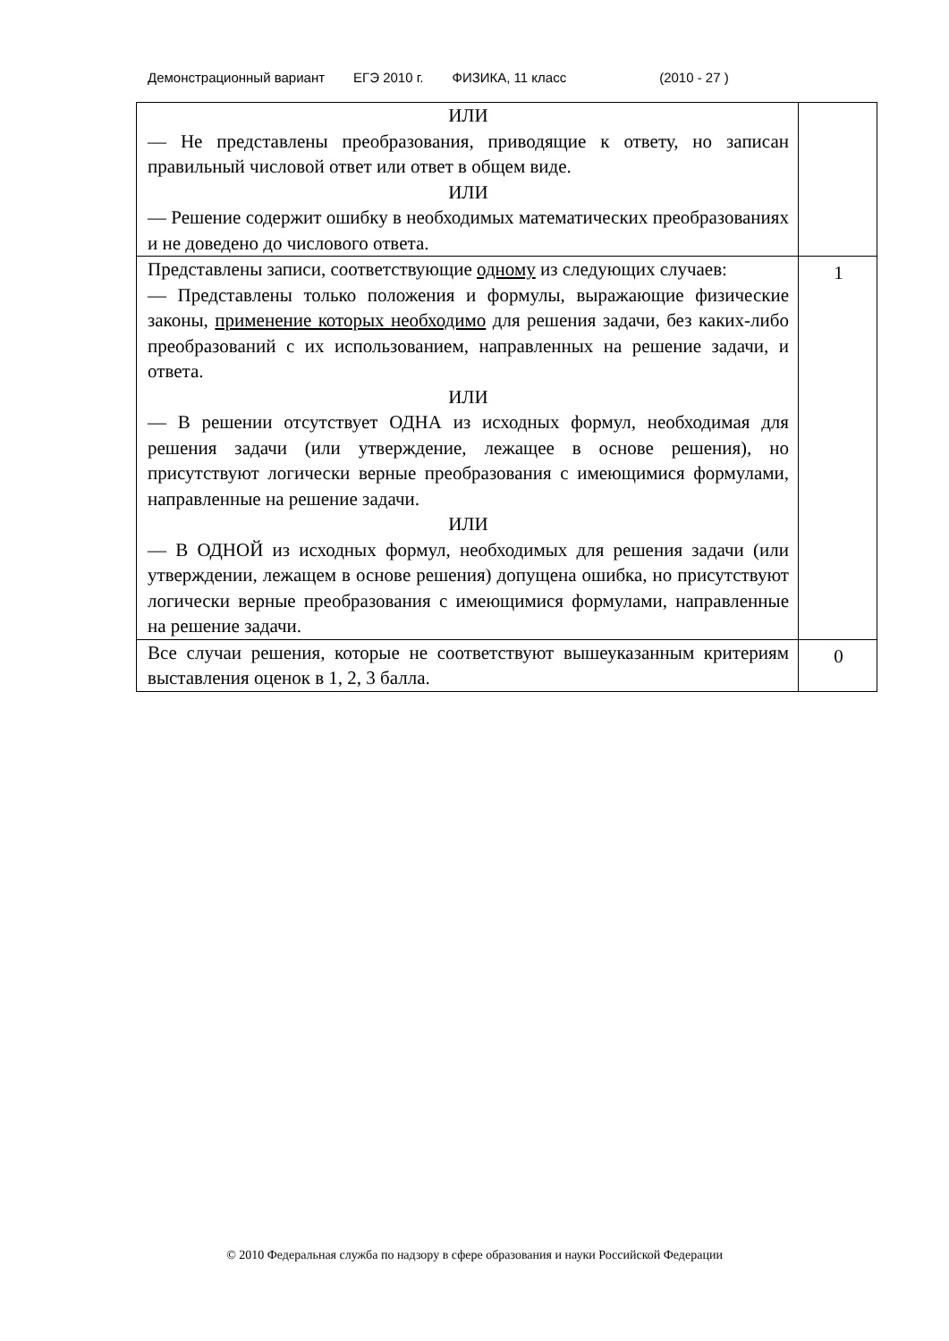Демонстрационный вариант ЕГЭ 2010 г. ФИЗИКА, 11 класс (2010 - 27 )
| ИЛИ — Не представлены преобразования, приводящие к ответу, но записан правильный числовой ответ или ответ в общем виде. ИЛИ — Решение содержит ошибку в необходимых математических преобразованиях и не доведено до числового ответа. | |
| Представлены записи, соответствующие одному из следующих случаев: — Представлены только положения и формулы, выражающие физические законы, применение которых необходимо для решения задачи, без каких-либо преобразований с их использованием, направленных на решение задачи, и ответа. ИЛИ — В решении отсутствует ОДНА из исходных формул, необходимая для решения задачи (или утверждение, лежащее в основе решения), но присутствуют логически верные преобразования с имеющимися формулами, направленные на решение задачи. ИЛИ — В ОДНОЙ из исходных формул, необходимых для решения задачи (или утверждении, лежащем в основе решения) допущена ошибка, но присутствуют логически верные преобразования с имеющимися формулами, направленные на решение задачи. | 1 |
| Все случаи решения, которые не соответствуют вышеуказанным критериям выставления оценок в 1, 2, 3 балла. | 0 |
© 2010 Федеральная служба по надзору в сфере образования и науки Российской Федерации